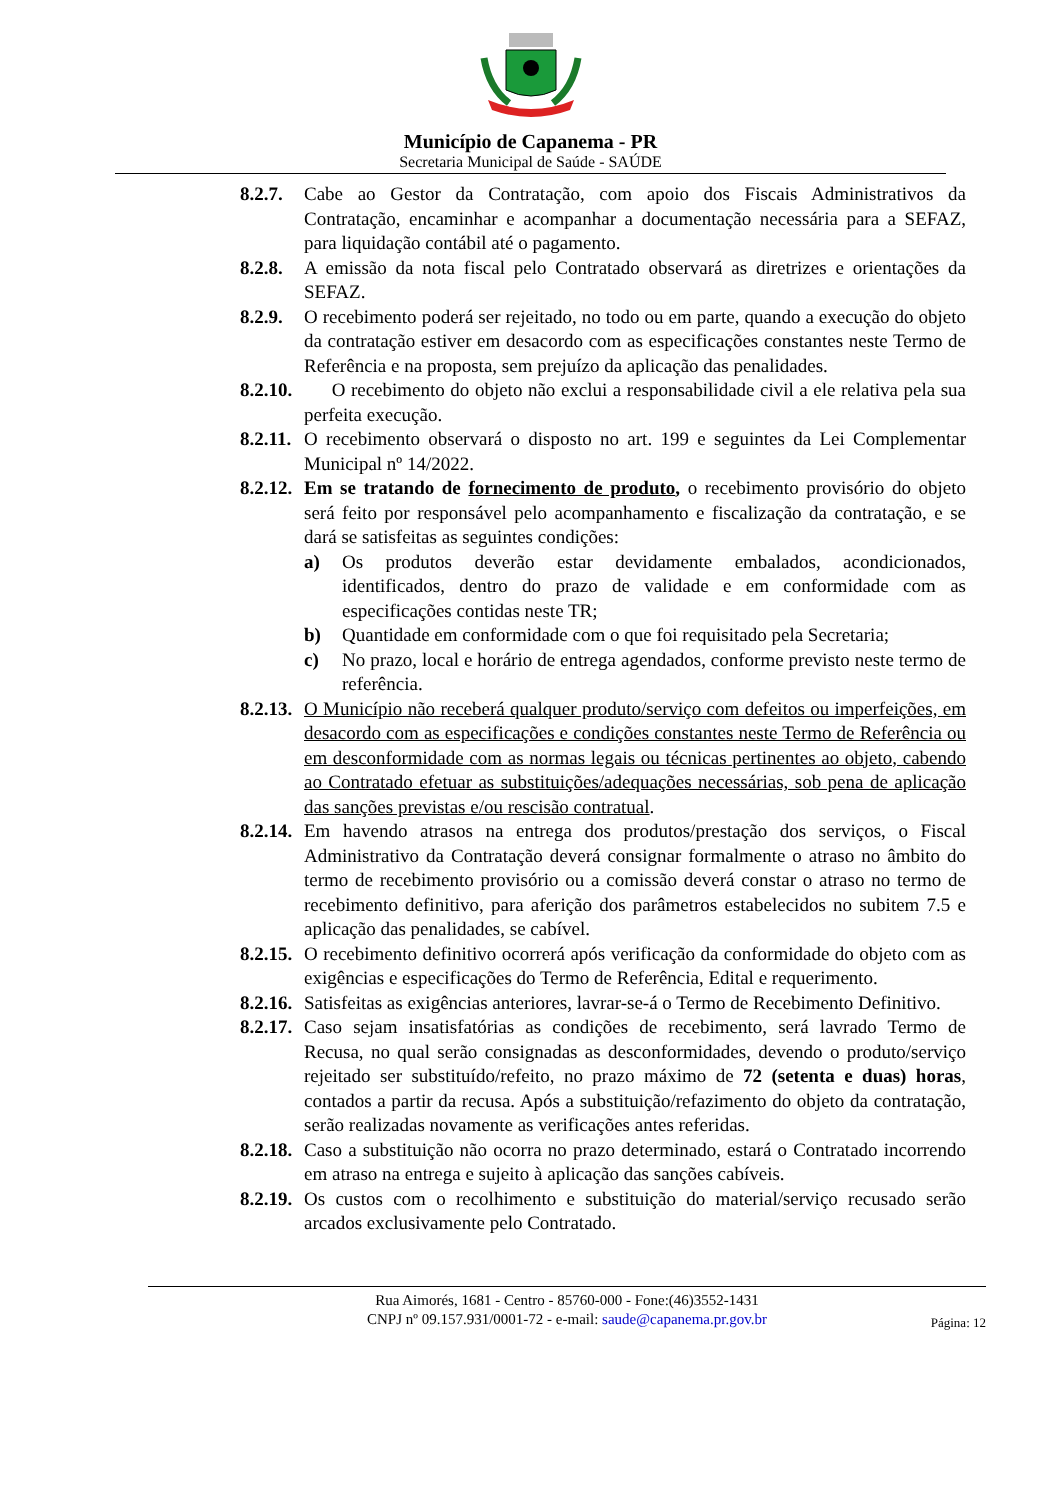Município de Capanema - PR
Secretaria Municipal de Saúde - SAÚDE
8.2.7. Cabe ao Gestor da Contratação, com apoio dos Fiscais Administrativos da Contratação, encaminhar e acompanhar a documentação necessária para a SEFAZ, para liquidação contábil até o pagamento.
8.2.8. A emissão da nota fiscal pelo Contratado observará as diretrizes e orientações da SEFAZ.
8.2.9. O recebimento poderá ser rejeitado, no todo ou em parte, quando a execução do objeto da contratação estiver em desacordo com as especificações constantes neste Termo de Referência e na proposta, sem prejuízo da aplicação das penalidades.
8.2.10. O recebimento do objeto não exclui a responsabilidade civil a ele relativa pela sua perfeita execução.
8.2.11. O recebimento observará o disposto no art. 199 e seguintes da Lei Complementar Municipal nº 14/2022.
8.2.12. Em se tratando de fornecimento de produto, o recebimento provisório do objeto será feito por responsável pelo acompanhamento e fiscalização da contratação, e se dará se satisfeitas as seguintes condições:
a) Os produtos deverão estar devidamente embalados, acondicionados, identificados, dentro do prazo de validade e em conformidade com as especificações contidas neste TR;
b) Quantidade em conformidade com o que foi requisitado pela Secretaria;
c) No prazo, local e horário de entrega agendados, conforme previsto neste termo de referência.
8.2.13. O Município não receberá qualquer produto/serviço com defeitos ou imperfeições, em desacordo com as especificações e condições constantes neste Termo de Referência ou em desconformidade com as normas legais ou técnicas pertinentes ao objeto, cabendo ao Contratado efetuar as substituições/adequações necessárias, sob pena de aplicação das sanções previstas e/ou rescisão contratual.
8.2.14. Em havendo atrasos na entrega dos produtos/prestação dos serviços, o Fiscal Administrativo da Contratação deverá consignar formalmente o atraso no âmbito do termo de recebimento provisório ou a comissão deverá constar o atraso no termo de recebimento definitivo, para aferição dos parâmetros estabelecidos no subitem 7.5 e aplicação das penalidades, se cabível.
8.2.15. O recebimento definitivo ocorrerá após verificação da conformidade do objeto com as exigências e especificações do Termo de Referência, Edital e requerimento.
8.2.16. Satisfeitas as exigências anteriores, lavrar-se-á o Termo de Recebimento Definitivo.
8.2.17. Caso sejam insatisfatórias as condições de recebimento, será lavrado Termo de Recusa, no qual serão consignadas as desconformidades, devendo o produto/serviço rejeitado ser substituído/refeito, no prazo máximo de 72 (setenta e duas) horas, contados a partir da recusa. Após a substituição/refazimento do objeto da contratação, serão realizadas novamente as verificações antes referidas.
8.2.18. Caso a substituição não ocorra no prazo determinado, estará o Contratado incorrendo em atraso na entrega e sujeito à aplicação das sanções cabíveis.
8.2.19. Os custos com o recolhimento e substituição do material/serviço recusado serão arcados exclusivamente pelo Contratado.
Rua Aimorés, 1681 - Centro - 85760-000 - Fone:(46)3552-1431
CNPJ nº 09.157.931/0001-72 - e-mail: saude@capanema.pr.gov.br
Página: 12